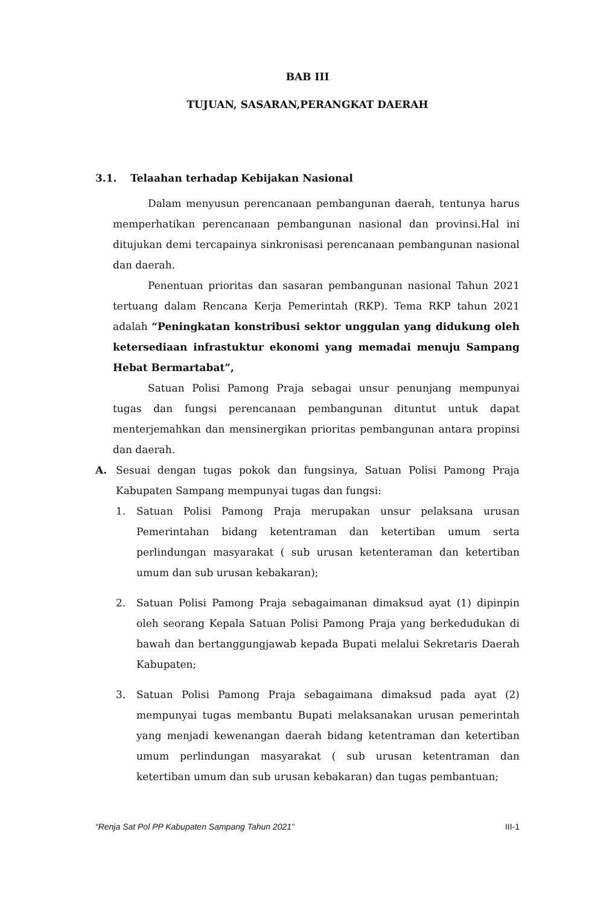BAB III
TUJUAN, SASARAN,PERANGKAT DAERAH
3.1. Telaahan terhadap Kebijakan Nasional
Dalam menyusun perencanaan pembangunan daerah, tentunya harus memperhatikan perencanaan pembangunan nasional dan provinsi.Hal ini ditujukan demi tercapainya sinkronisasi perencanaan pembangunan nasional dan daerah.
Penentuan prioritas dan sasaran pembangunan nasional Tahun 2021 tertuang dalam Rencana Kerja Pemerintah (RKP). Tema RKP tahun 2021 adalah “Peningkatan konstribusi sektor unggulan yang didukung oleh ketersediaan infrastuktur ekonomi yang memadai menuju Sampang Hebat Bermartabat”,
Satuan Polisi Pamong Praja sebagai unsur penunjang mempunyai tugas dan fungsi perencanaan pembangunan dituntut untuk dapat menterjemahkan dan mensinergikan prioritas pembangunan antara propinsi dan daerah.
A. Sesuai dengan tugas pokok dan fungsinya, Satuan Polisi Pamong Praja Kabupaten Sampang mempunyai tugas dan fungsi:
1. Satuan Polisi Pamong Praja merupakan unsur pelaksana urusan Pemerintahan bidang ketentraman dan ketertiban umum serta perlindungan masyarakat ( sub urusan ketenteraman dan ketertiban umum dan sub urusan kebakaran);
2. Satuan Polisi Pamong Praja sebagaimanan dimaksud ayat (1) dipinpin oleh seorang Kepala Satuan Polisi Pamong Praja yang berkedudukan di bawah dan bertanggungjawab kepada Bupati melalui Sekretaris Daerah Kabupaten;
3. Satuan Polisi Pamong Praja sebagaimana dimaksud pada ayat (2) mempunyai tugas membantu Bupati melaksanakan urusan pemerintah yang menjadi kewenangan daerah bidang ketentraman dan ketertiban umum perlindungan masyarakat ( sub urusan ketentraman dan ketertiban umum dan sub urusan kebakaran) dan tugas pembantuan;
“Renja Sat Pol PP Kabupaten Sampang Tahun 2021” III-1